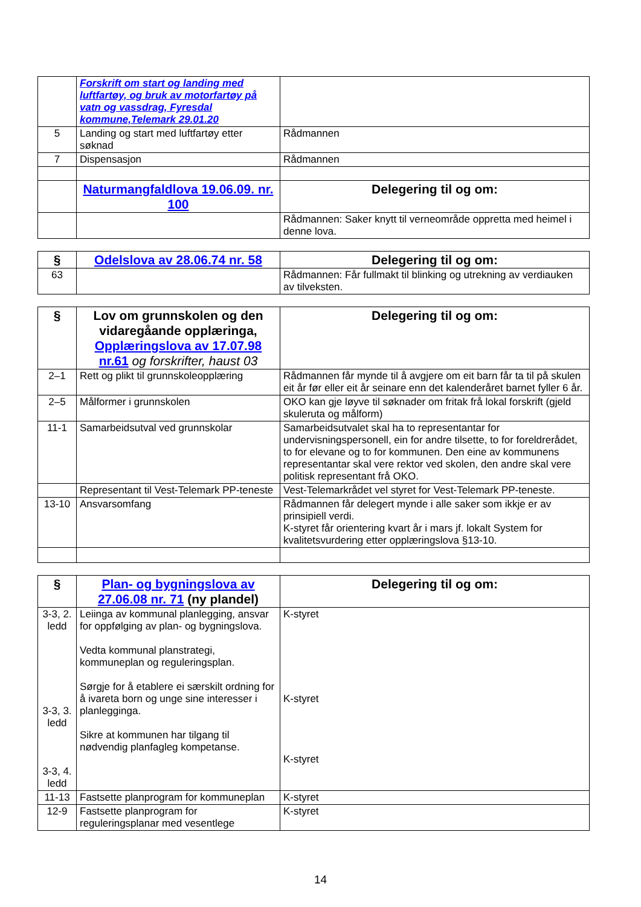| | Forskrift om start og landing med luftfartøy, og bruk av motorfartøy på vatn og vassdrag, Fyresdal kommune,Telemark 29.01.20 | |
| 5 | Landing og start med luftfartøy etter søknad | Rådmannen |
| 7 | Dispensasjon | Rådmannen |
| | Naturmangfaldlova 19.06.09. nr. 100 | Delegering til og om: |
| | | Rådmannen: Saker knytt til verneområde oppretta med heimel i denne lova. |
| § | Odelslova av 28.06.74 nr. 58 | Delegering til og om: |
| 63 | | Rådmannen: Får fullmakt til blinking og utrekning av verdiauken av tilveksten. |
| § | Lov om grunnskolen og den vidaregåande opplæringa, Opplæringslova av 17.07.98 nr.61 og forskrifter, haust 03 | Delegering til og om: |
| 2–1 | Rett og plikt til grunnskoleopplæring | Rådmannen får mynde til å avgjere om eit barn får ta til på skulen eit år før eller eit år seinare enn det kalenderåret barnet fyller 6 år. |
| 2–5 | Målformer i grunnskolen | OKO kan gje løyve til søknader om fritak frå lokal forskrift (gjeld skuleruta og målform) |
| 11-1 | Samarbeidsutval ved grunnskolar | Samarbeidsutvalet skal ha to representantar for undervisningspersonell, ein for andre tilsette, to for foreldrerådet, to for elevane og to for kommunen. Den eine av kommunens representantar skal vere rektor ved skolen, den andre skal vere politisk representant frå OKO. |
| | Representant til Vest-Telemark PP-teneste | Vest-Telemarkrådet vel styret for Vest-Telemark PP-teneste. |
| 13-10 | Ansvarsomfang | Rådmannen får delegert mynde i alle saker som ikkje er av prinsipiell verdi. K-styret får orientering kvart år i mars jf. lokalt System for kvalitetsvurdering etter opplæringslova §13-10. |
| § | Plan- og bygningslova av 27.06.08 nr. 71 (ny plandel) | Delegering til og om: |
| 3-3, 2. ledd 3-3, 3. ledd 3-3, 4. ledd | Leiinga av kommunal planlegging, ansvar for oppfølging av plan- og bygningslova. Vedta kommunal planstrategi, kommuneplan og reguleringsplan. Sørgje for å etablere ei særskilt ordning for å ivareta born og unge sine interesser i planlegginga. Sikre at kommunen har tilgang til nødvendig planfagleg kompetanse. | K-styret K-styret K-styret |
| 11-13 | Fastsette planprogram for kommuneplan | K-styret |
| 12-9 | Fastsette planprogram for reguleringsplanar med vesentlege | K-styret |
14